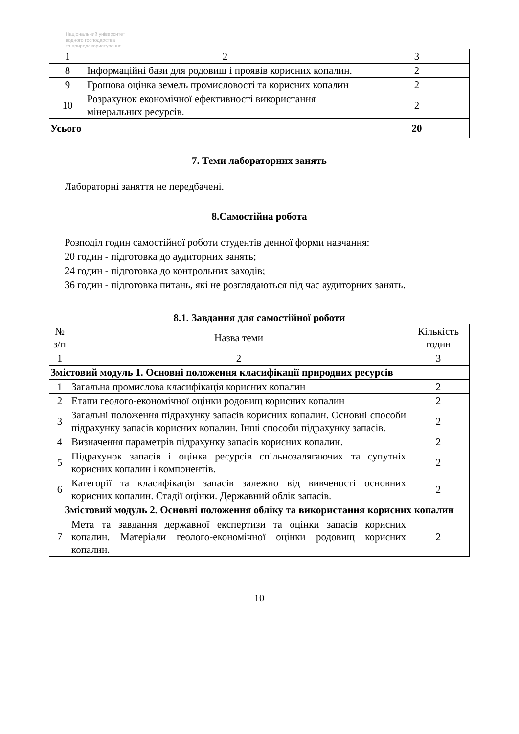Національний університет
водного господарства
та природокористування
| 1 | 2 | 3 |
| 8 | Інформаційні бази для родовищ і проявів корисних копалин. | 2 |
| 9 | Грошова оцінка земель промисловості та корисних копалин | 2 |
| 10 | Розрахунок економічної ефективності використання мінеральних ресурсів. | 2 |
| Усього | | 20 |
7. Теми лабораторних занять
Лабораторні заняття не передбачені.
8.Самостійна робота
Розподіл годин самостійної роботи студентів денної форми навчання:
20 годин - підготовка до аудиторних занять;
24 годин - підготовка до контрольних заходів;
36 годин - підготовка питань, які не розглядаються під час аудиторних занять.
8.1. Завдання для самостійної роботи
| № з/п | Назва теми | Кількість годин |
| 1 | 2 | 3 |
| Змістовий модуль 1. Основні положення класифікації природних ресурсів | | |
| 1 | Загальна промислова класифікація корисних копалин | 2 |
| 2 | Етапи геолого-економічної оцінки родовищ корисних копалин | 2 |
| 3 | Загальні положення підрахунку запасів корисних копалин. Основні способи підрахунку запасів корисних копалин. Інші способи підрахунку запасів. | 2 |
| 4 | Визначення параметрів підрахунку запасів корисних копалин. | 2 |
| 5 | Підрахунок запасів і оцінка ресурсів спільнозалягаючих та супутніх корисних копалин і компонентів. | 2 |
| 6 | Категорії та класифікація запасів залежно від вивченості основних корисних копалин. Стадії оцінки. Державний облік запасів. | 2 |
| Змістовий модуль 2. Основні положення обліку та використання корисних копалин | | |
| 7 | Мета та завдання державної експертизи та оцінки запасів корисних копалин. Матеріали геолого-економічної оцінки родовищ корисних копалин. | 2 |
10